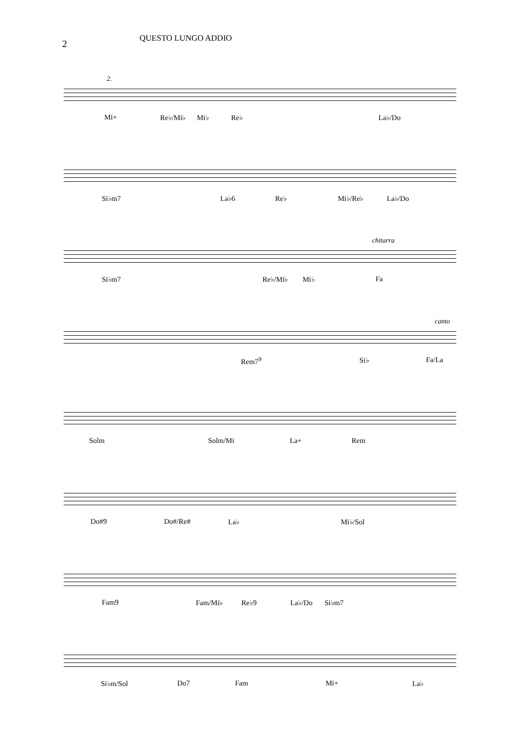2
QUESTO LUNGO ADDIO
2.
Mi+ Re♭/Mi♭ Mi♭ Re♭ La♭/Do
Si♭m7 La♭6 Re♭ Mi♭/Re♭ La♭/Do
chitarra
Si♭m7 Re♭/Mi♭ Mi♭ Fa
canto
Rem7<sup>9</sup> Si♭ Fa/La
Solm Solm/Mi La+ Rem
Do#9 Do#/Re# La♭ Mi♭/Sol
Fam9 Fam/Mi♭ Re♭9 La♭/Do Si♭m7
Si♭m/Sol Do7 Fam Mi+ La♭